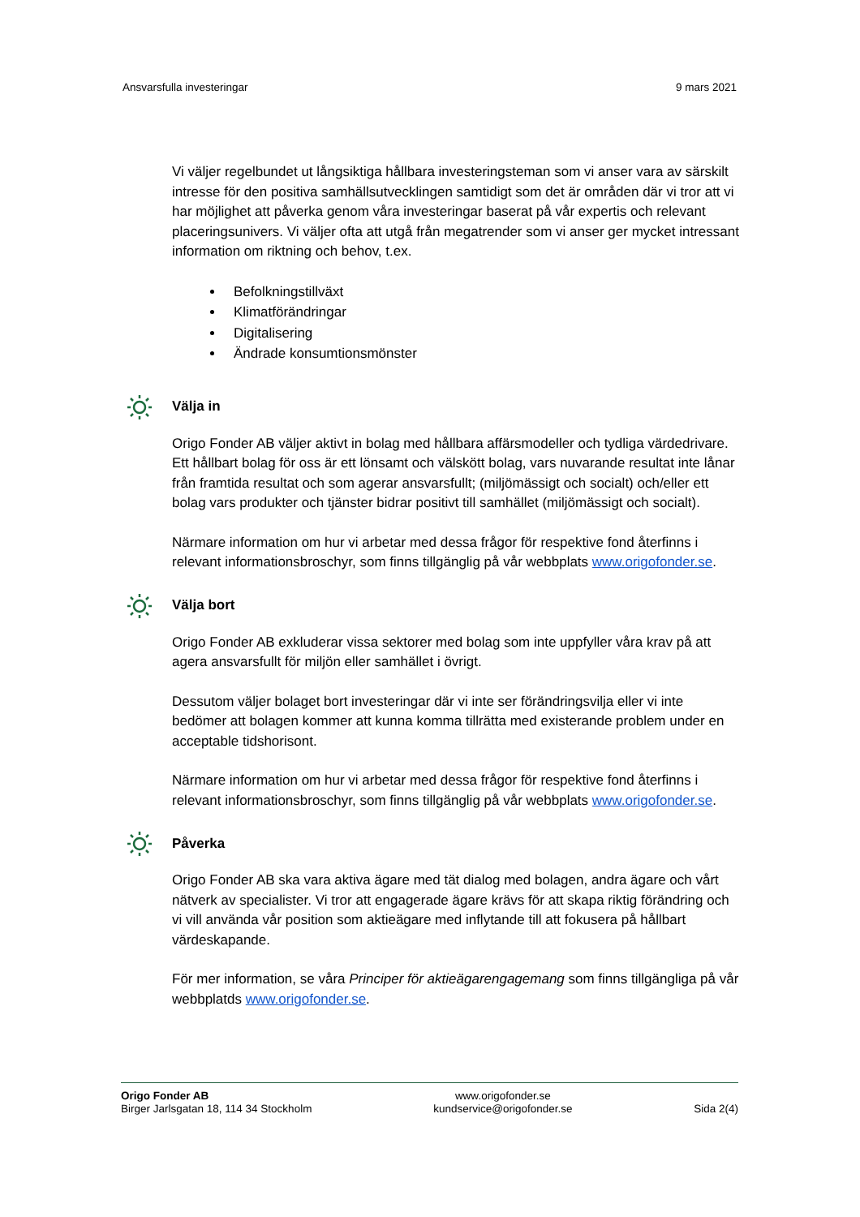Ansvarsfulla investeringar 9 mars 2021
Vi väljer regelbundet ut långsiktiga hållbara investeringsteman som vi anser vara av särskilt intresse för den positiva samhällsutvecklingen samtidigt som det är områden där vi tror att vi har möjlighet att påverka genom våra investeringar baserat på vår expertis och relevant placeringsunivers. Vi väljer ofta att utgå från megatrender som vi anser ger mycket intressant information om riktning och behov, t.ex.
Befolkningstillväxt
Klimatförändringar
Digitalisering
Ändrade konsumtionsmönster
Välja in
Origo Fonder AB väljer aktivt in bolag med hållbara affärsmodeller och tydliga värdedrivare. Ett hållbart bolag för oss är ett lönsamt och välskött bolag, vars nuvarande resultat inte lånar från framtida resultat och som agerar ansvarsfullt; (miljömässigt och socialt) och/eller ett bolag vars produkter och tjänster bidrar positivt till samhället (miljömässigt och socialt).
Närmare information om hur vi arbetar med dessa frågor för respektive fond återfinns i relevant informationsbroschyr, som finns tillgänglig på vår webbplats www.origofonder.se.
Välja bort
Origo Fonder AB exkluderar vissa sektorer med bolag som inte uppfyller våra krav på att agera ansvarsfullt för miljön eller samhället i övrigt.
Dessutom väljer bolaget bort investeringar där vi inte ser förändringsvilja eller vi inte bedömer att bolagen kommer att kunna komma tillrätta med existerande problem under en acceptable tidshorisont.
Närmare information om hur vi arbetar med dessa frågor för respektive fond återfinns i relevant informationsbroschyr, som finns tillgänglig på vår webbplats www.origofonder.se.
Påverka
Origo Fonder AB ska vara aktiva ägare med tät dialog med bolagen, andra ägare och vårt nätverk av specialister. Vi tror att engagerade ägare krävs för att skapa riktig förändring och vi vill använda vår position som aktieägare med inflytande till att fokusera på hållbart värdeskapande.
För mer information, se våra Principer för aktieägarengagemang som finns tillgängliga på vår webbplatds www.origofonder.se.
Origo Fonder AB
Birger Jarlsgatan 18, 114 34 Stockholm
www.origofonder.se
kundservice@origofonder.se
Sida 2(4)